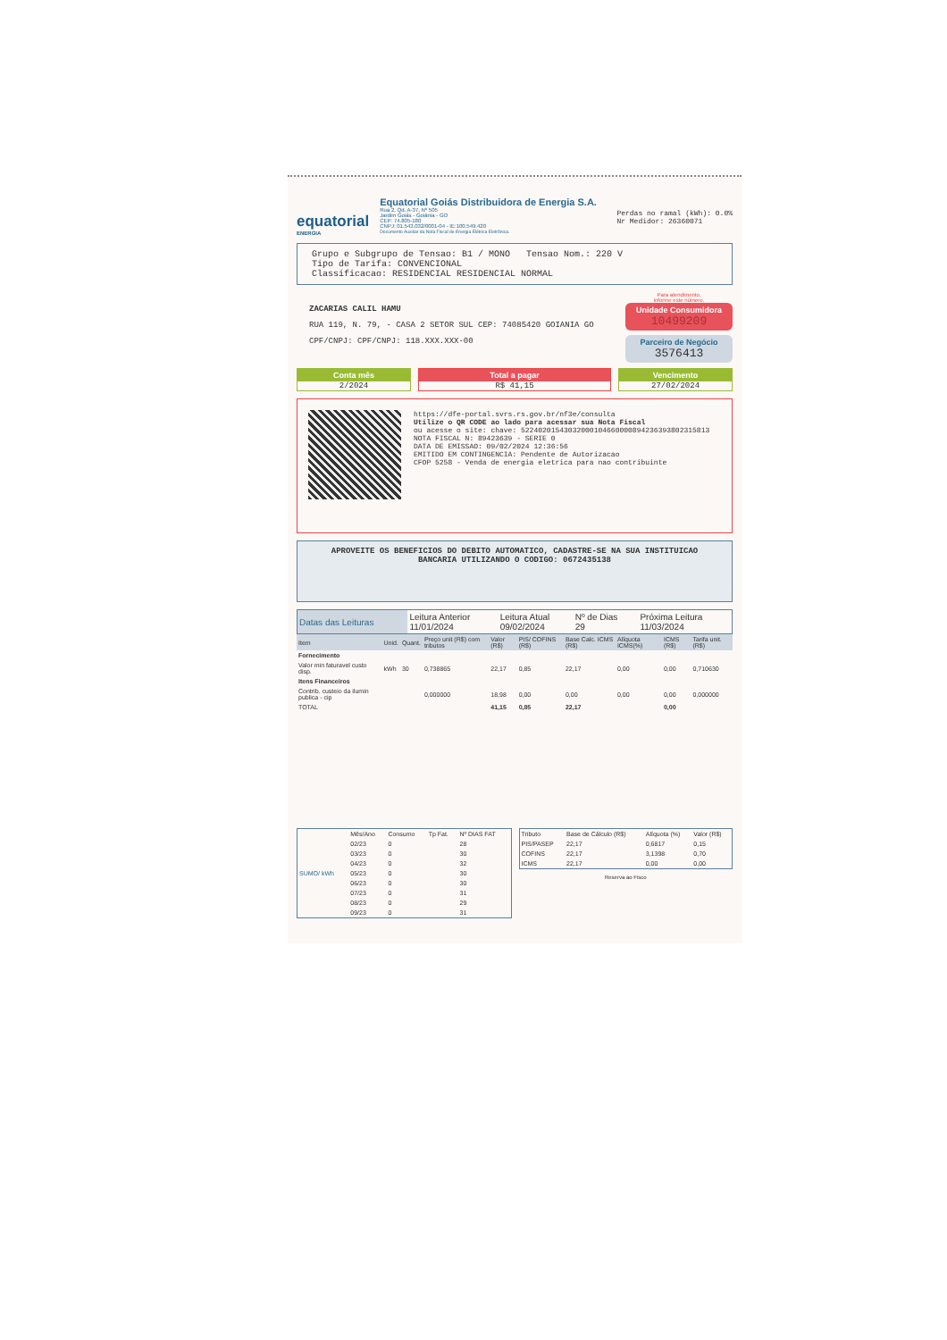equatorial
ENERGIA
Equatorial Goiás Distribuidora de Energia S.A.
Rua 2, Qd. A-37, Nº 505
Jardim Goiás - Goiânia - GO
CEP: 74.805-180
CNPJ: 01.543.032/0001-04 - IE:100.549.420
Documento Auxiliar da Nota Fiscal de Energia Elétrica Eletrônica.
Perdas no ramal (kWh): 0.0%
Nr Medidor: 26360071
Grupo e Subgrupo de Tensao: B1 / MONO Tensao Nom.: 220 V
Tipo de Tarifa: CONVENCIONAL
Classificacao: RESIDENCIAL RESIDENCIAL NORMAL
ZACARIAS CALIL HAMU
RUA 119, N. 79, - CASA 2 SETOR SUL CEP: 74085420 GOIANIA GO
CPF/CNPJ: CPF/CNPJ: 118.XXX.XXX-00
Para atendimento,
informe este número.
Unidade Consumidora
10499209
Parceiro de Negócio
3576413
Conta mês
2/2024
Total a pagar
R$ 41,15
Vencimento
27/02/2024
https://dfe-portal.svrs.rs.gov.br/nf3e/consulta
Utilize o QR CODE ao lado para acessar sua Nota Fiscal
ou acesse o site: chave: 52240201543032000104660000894236393802315813
NOTA FISCAL N: 89423639 - SERIE 0
DATA DE EMISSAO: 09/02/2024 12:36:56
EMITIDO EM CONTINGENCIA: Pendente de Autorizacao
CFOP 5258 - Venda de energia eletrica para nao contribuinte
APROVEITE OS BENEFICIOS DO DEBITO AUTOMATICO, CADASTRE-SE NA SUA INSTITUICAO BANCARIA UTILIZANDO O CODIGO: 0672435138
| Datas das Leituras | Leitura Anterior 11/01/2024 | Leitura Atual 09/02/2024 | Nº de Dias 29 | Próxima Leitura 11/03/2024 |
| Item | Unid. | Quant. | Preço unit (R$) com tributos | Valor (R$) | PIS/ COFINS (R$) | Base Calc. ICMS (R$) | Alíquota ICMS(%) | ICMS (R$) | Tarifa unit. (R$) |
| --- | --- | --- | --- | --- | --- | --- | --- | --- | --- |
| Fornecimento | | | | | | | | | |
| Valor min faturavel custo disp. | kWh | 30 | 0,738865 | 22,17 | 0,85 | 22,17 | 0,00 | 0,00 | 0,710630 |
| Itens Financeiros | | | | | | | | | |
| Contrib. custeio da ilumin publica - cip | | | 0,000000 | 18,98 | 0,00 | 0,00 | 0,00 | 0,00 | 0,000000 |
| TOTAL | | | | 41,15 | 0,85 | 22,17 | | 0,00 | |
| SUMO/ kWh | Mês/Ano | Consumo | Tp Fat. | Nº DIAS FAT |
| | 02/23 | 0 | | 28 |
| | 03/23 | 0 | | 30 |
| | 04/23 | 0 | | 32 |
| | 05/23 | 0 | | 30 |
| | 06/23 | 0 | | 30 |
| | 07/23 | 0 | | 31 |
| | 08/23 | 0 | | 29 |
| | 09/23 | 0 | | 31 |
| Tributo | Base de Cálculo (R$) | Alíquota (%) | Valor (R$) |
| PIS/PASEP | 22,17 | 0,6817 | 0,15 |
| COFINS | 22,17 | 3,1398 | 0,70 |
| ICMS | 22,17 | 0,00 | 0,00 |
Reserva ao Fisco